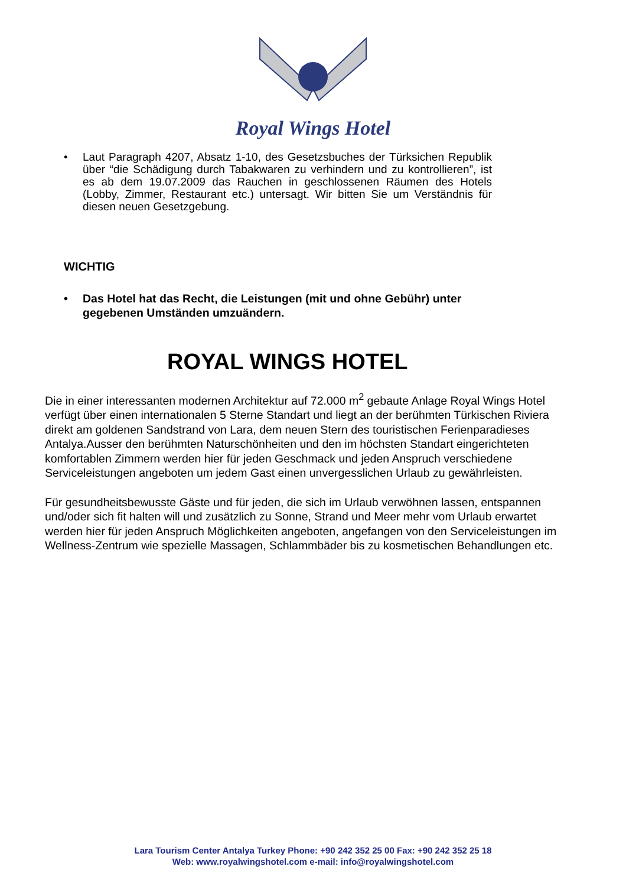Royal Wings Hotel
• Laut Paragraph 4207, Absatz 1-10, des Gesetzsbuches der Türksichen Republik über “die Schädigung durch Tabakwaren zu verhindern und zu kontrollieren”, ist es ab dem 19.07.2009 das Rauchen in geschlossenen Räumen des Hotels (Lobby, Zimmer, Restaurant etc.) untersagt. Wir bitten Sie um Verständnis für diesen neuen Gesetzgebung.
WICHTIG
• Das Hotel hat das Recht, die Leistungen (mit und ohne Gebühr) unter gegebenen Umständen umzuändern.
ROYAL WINGS HOTEL
Die in einer interessanten modernen Architektur auf 72.000 m<sup>2</sup> gebaute Anlage Royal Wings Hotel verfügt über einen internationalen 5 Sterne Standart und liegt an der berühmten Türkischen Riviera direkt am goldenen Sandstrand von Lara, dem neuen Stern des touristischen Ferienparadieses Antalya.Ausser den berühmten Naturschönheiten und den im höchsten Standart eingerichteten komfortablen Zimmern werden hier für jeden Geschmack und jeden Anspruch verschiedene Serviceleistungen angeboten um jedem Gast einen unvergesslichen Urlaub zu gewährleisten.
Für gesundheitsbewusste Gäste und für jeden, die sich im Urlaub verwöhnen lassen, entspannen und/oder sich fit halten will und zusätzlich zu Sonne, Strand und Meer mehr vom Urlaub erwartet werden hier für jeden Anspruch Möglichkeiten angeboten, angefangen von den Serviceleistungen im Wellness-Zentrum wie spezielle Massagen, Schlammbäder bis zu kosmetischen Behandlungen etc.
Lara Tourism Center Antalya Turkey Phone: +90 242 352 25 00 Fax: +90 242 352 25 18
Web: www.royalwingshotel.com e-mail: info@royalwingshotel.com